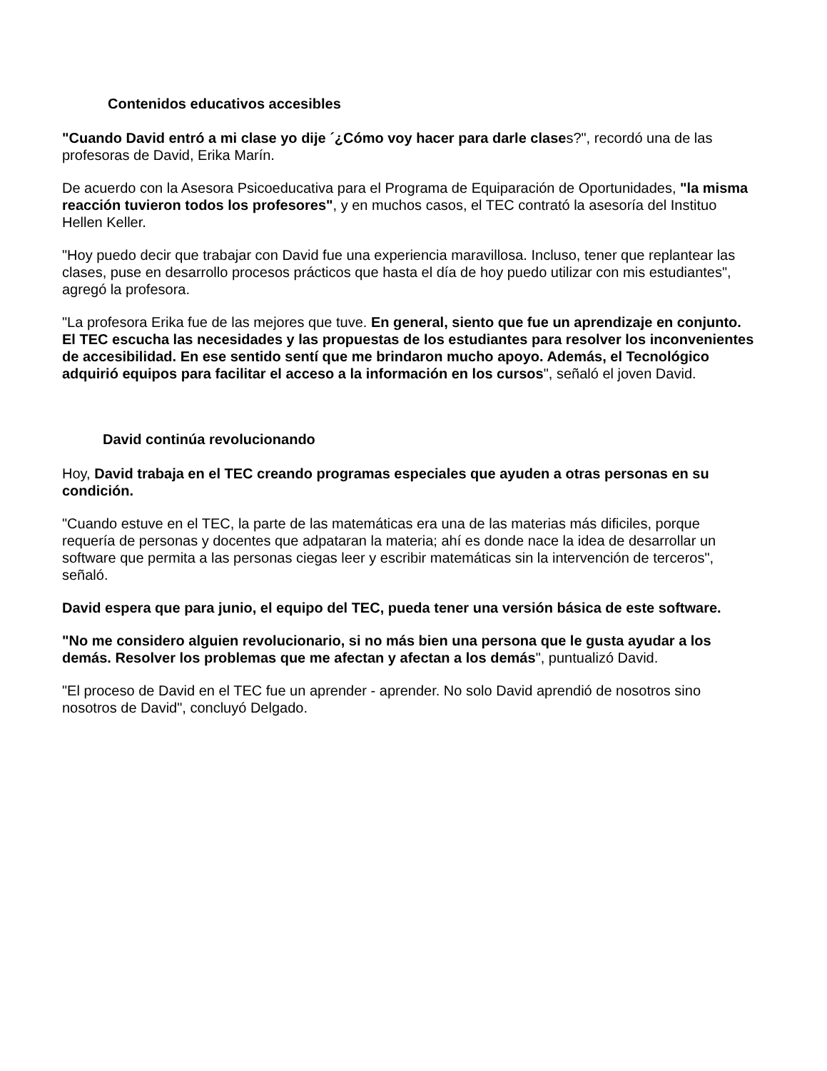Contenidos educativos accesibles
"Cuando David entró a mi clase yo dije ´¿Cómo voy hacer para darle clases?", recordó una de las profesoras de David, Erika Marín.
De acuerdo con la Asesora Psicoeducativa para el Programa de Equiparación de Oportunidades, "la misma reacción tuvieron todos los profesores", y en muchos casos, el TEC contrató la asesoría del Instituo Hellen Keller.
"Hoy puedo decir que trabajar con David fue una experiencia maravillosa. Incluso, tener que replantear las clases, puse en desarrollo procesos prácticos que hasta el día de hoy puedo utilizar con mis estudiantes", agregó la profesora.
"La profesora Erika fue de las mejores que tuve. En general, siento que fue un aprendizaje en conjunto. El TEC escucha las necesidades y las propuestas de los estudiantes para resolver los inconvenientes de accesibilidad. En ese sentido sentí que me brindaron mucho apoyo. Además, el Tecnológico adquirió equipos para facilitar el acceso a la información en los cursos", señaló el joven David.
David continúa revolucionando
Hoy, David trabaja en el TEC creando programas especiales que ayuden a otras personas en su condición.
"Cuando estuve en el TEC, la parte de las matemáticas era una de las materias más dificiles, porque requería de personas y docentes que adpataran la materia; ahí es donde nace la idea de desarrollar un software que permita a las personas ciegas leer y escribir matemáticas sin la intervención de terceros", señaló.
David espera que para junio, el equipo del TEC, pueda tener una versión básica de este software.
"No me considero alguien revolucionario, si no más bien una persona que le gusta ayudar a los demás. Resolver los problemas que me afectan y afectan a los demás", puntualizó David.
"El proceso de David en el TEC fue un aprender - aprender. No solo David aprendió de nosotros sino nosotros de David", concluyó Delgado.